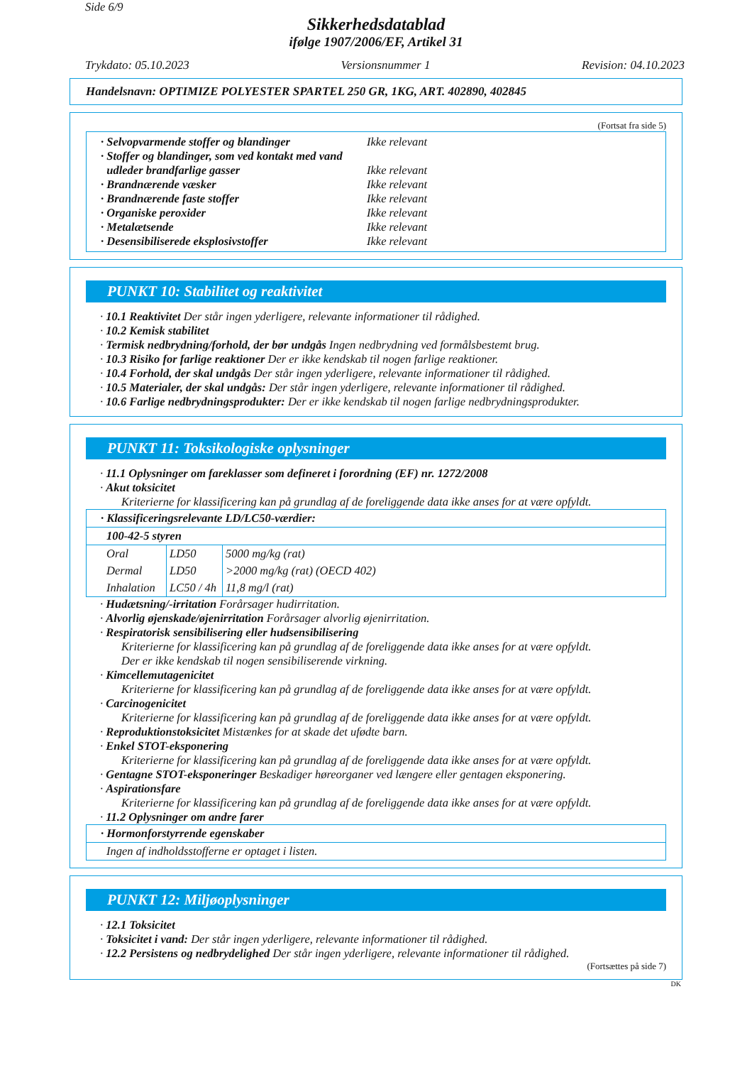Side 6/9
Sikkerhedsdatablad
ifølge 1907/2006/EF, Artikel 31
Trykdato: 05.10.2023 Versionsnummer 1 Revision: 04.10.2023
Handelsnavn: OPTIMIZE POLYESTER SPARTEL 250 GR, 1KG, ART. 402890, 402845
(Fortsat fra side 5)
· Selvopvarmende stoffer og blandinger Ikke relevant
· Stoffer og blandinger, som ved kontakt med vand
udleder brandfarlige gasser Ikke relevant
· Brandnærende væsker Ikke relevant
· Brandnærende faste stoffer Ikke relevant
· Organiske peroxider Ikke relevant
· Metalætsende Ikke relevant
· Desensibiliserede eksplosivstoffer Ikke relevant
PUNKT 10: Stabilitet og reaktivitet
· 10.1 Reaktivitet Der står ingen yderligere, relevante informationer til rådighed.
· 10.2 Kemisk stabilitet
· Termisk nedbrydning/forhold, der bør undgås Ingen nedbrydning ved formålsbestemt brug.
· 10.3 Risiko for farlige reaktioner Der er ikke kendskab til nogen farlige reaktioner.
· 10.4 Forhold, der skal undgås Der står ingen yderligere, relevante informationer til rådighed.
· 10.5 Materialer, der skal undgås: Der står ingen yderligere, relevante informationer til rådighed.
· 10.6 Farlige nedbrydningsprodukter: Der er ikke kendskab til nogen farlige nedbrydningsprodukter.
PUNKT 11: Toksikologiske oplysninger
· 11.1 Oplysninger om fareklasser som defineret i forordning (EF) nr. 1272/2008
· Akut toksicitet
Kriterierne for klassificering kan på grundlag af de foreliggende data ikke anses for at være opfyldt.
| · Klassificeringsrelevante LD/LC50-værdier: | | |
| 100-42-5 styren | | |
| Oral | LD50 | 5000 mg/kg (rat) |
| Dermal | LD50 | >2000 mg/kg (rat) (OECD 402) |
| Inhalation | LC50 / 4h | 11,8 mg/l (rat) |
· Hudætsning/-irritation Forårsager hudirritation.
· Alvorlig øjenskade/øjenirritation Forårsager alvorlig øjenirritation.
· Respiratorisk sensibilisering eller hudsensibilisering
Kriterierne for klassificering kan på grundlag af de foreliggende data ikke anses for at være opfyldt.
Der er ikke kendskab til nogen sensibiliserende virkning.
· Kimcellemutagenicitet
Kriterierne for klassificering kan på grundlag af de foreliggende data ikke anses for at være opfyldt.
· Carcinogenicitet
Kriterierne for klassificering kan på grundlag af de foreliggende data ikke anses for at være opfyldt.
· Reproduktionstoksicitet Mistænkes for at skade det ufødte barn.
· Enkel STOT-eksponering
Kriterierne for klassificering kan på grundlag af de foreliggende data ikke anses for at være opfyldt.
· Gentagne STOT-eksponeringer Beskadiger høreorganer ved længere eller gentagen eksponering.
· Aspirationsfare
Kriterierne for klassificering kan på grundlag af de foreliggende data ikke anses for at være opfyldt.
· 11.2 Oplysninger om andre farer
| · Hormonforstyrrende egenskaber |
| Ingen af indholdsstofferne er optaget i listen. |
PUNKT 12: Miljøoplysninger
· 12.1 Toksicitet
· Toksicitet i vand: Der står ingen yderligere, relevante informationer til rådighed.
· 12.2 Persistens og nedbrydelighed Der står ingen yderligere, relevante informationer til rådighed.
(Fortsættes på side 7)
DK